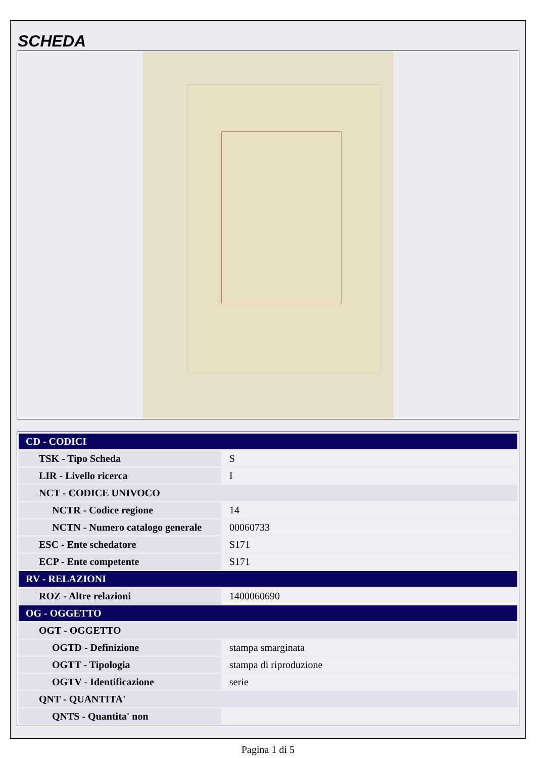SCHEDA
| CD - CODICI | |
| TSK - Tipo Scheda | S |
| LIR - Livello ricerca | I |
| NCT - CODICE UNIVOCO | |
| NCTR - Codice regione | 14 |
| NCTN - Numero catalogo generale | 00060733 |
| ESC - Ente schedatore | S171 |
| ECP - Ente competente | S171 |
| RV - RELAZIONI | |
| ROZ - Altre relazioni | 1400060690 |
| OG - OGGETTO | |
| OGT - OGGETTO | |
| OGTD - Definizione | stampa smarginata |
| OGTT - Tipologia | stampa di riproduzione |
| OGTV - Identificazione | serie |
| QNT - QUANTITA' | |
| QNTS - Quantita' non | |
Pagina 1 di 5